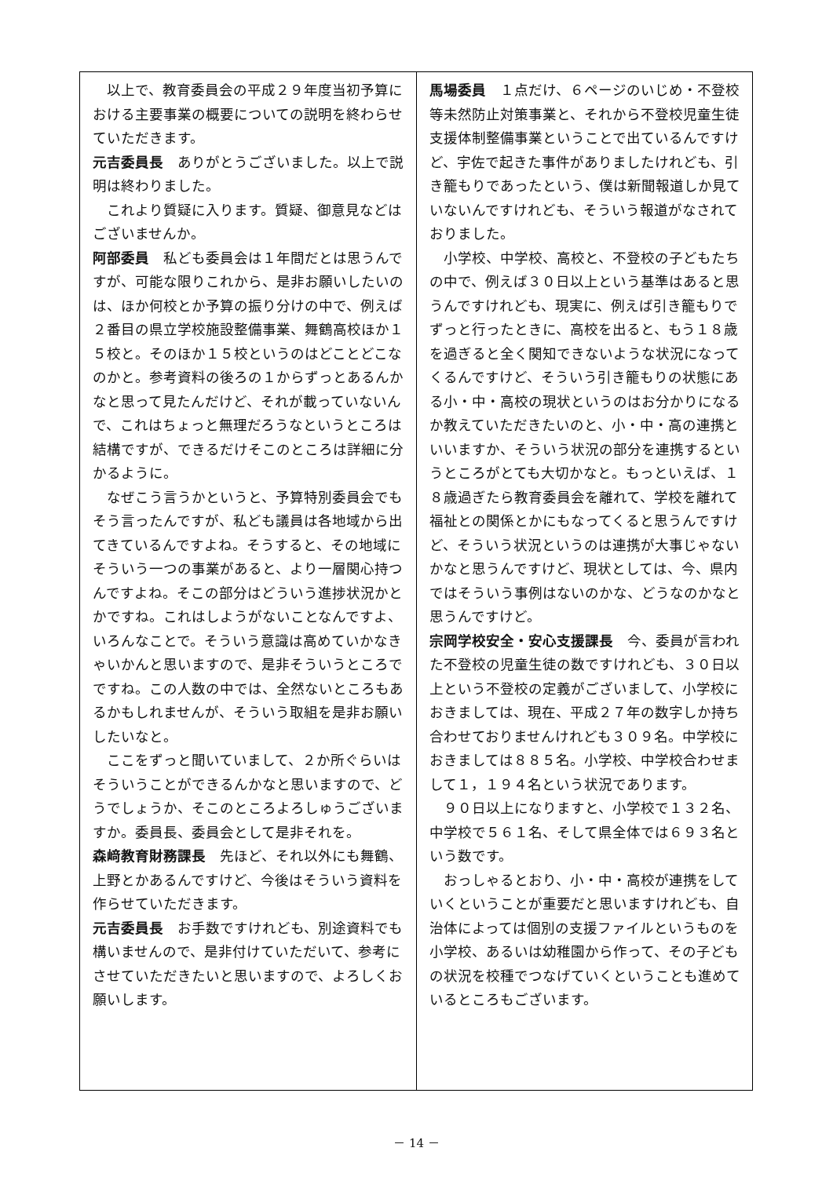以上で、教育委員会の平成２９年度当初予算における主要事業の概要についての説明を終わらせていただきます。
元吉委員長　ありがとうございました。以上で説明は終わりました。
　これより質疑に入ります。質疑、御意見などはございませんか。
阿部委員　私ども委員会は１年間だとは思うんですが、可能な限りこれから、是非お願いしたいのは、ほか何校とか予算の振り分けの中で、例えば２番目の県立学校施設整備事業、舞鶴高校ほか１５校と。そのほか１５校というのはどことどこなのかと。参考資料の後ろの１からずっとあるんかなと思って見たんだけど、それが載っていないんで、これはちょっと無理だろうなというところは結構ですが、できるだけそこのところは詳細に分かるように。
　なぜこう言うかというと、予算特別委員会でもそう言ったんですが、私ども議員は各地域から出てきているんですよね。そうすると、その地域にそういう一つの事業があると、より一層関心持つんですよね。そこの部分はどういう進捗状況かとかですね。これはしようがないことなんですよ、いろんなことで。そういう意識は高めていかなきゃいかんと思いますので、是非そういうところでですね。この人数の中では、全然ないところもあるかもしれませんが、そういう取組を是非お願いしたいなと。
　ここをずっと聞いていまして、２か所ぐらいはそういうことができるんかなと思いますので、どうでしょうか、そこのところよろしゅうございますか。委員長、委員会として是非それを。
森﨑教育財務課長　先ほど、それ以外にも舞鶴、上野とかあるんですけど、今後はそういう資料を作らせていただきます。
元吉委員長　お手数ですけれども、別途資料でも構いませんので、是非付けていただいて、参考にさせていただきたいと思いますので、よろしくお願いします。
馬場委員　１点だけ、６ページのいじめ・不登校等未然防止対策事業と、それから不登校児童生徒支援体制整備事業ということで出ているんですけど、宇佐で起きた事件がありましたけれども、引き籠もりであったという、僕は新聞報道しか見ていないんですけれども、そういう報道がなされておりました。
　小学校、中学校、高校と、不登校の子どもたちの中で、例えば３０日以上という基準はあると思うんですけれども、現実に、例えば引き籠もりでずっと行ったときに、高校を出ると、もう１８歳を過ぎると全く関知できないような状況になってくるんですけど、そういう引き籠もりの状態にある小・中・高校の現状というのはお分かりになるか教えていただきたいのと、小・中・高の連携といいますか、そういう状況の部分を連携するというところがとても大切かなと。もっといえば、１８歳過ぎたら教育委員会を離れて、学校を離れて福祉との関係とかにもなってくると思うんですけど、そういう状況というのは連携が大事じゃないかなと思うんですけど、現状としては、今、県内ではそういう事例はないのかな、どうなのかなと思うんですけど。
宗岡学校安全・安心支援課長　今、委員が言われた不登校の児童生徒の数ですけれども、３０日以上という不登校の定義がございまして、小学校におきましては、現在、平成２７年の数字しか持ち合わせておりませんけれども３０９名。中学校におきましては８８５名。小学校、中学校合わせまして１，１９４名という状況であります。
　９０日以上になりますと、小学校で１３２名、中学校で５６１名、そして県全体では６９３名という数です。
　おっしゃるとおり、小・中・高校が連携をしていくということが重要だと思いますけれども、自治体によっては個別の支援ファイルというものを小学校、あるいは幼稚園から作って、その子どもの状況を校種でつなげていくということも進めているところもございます。
－ 14 －